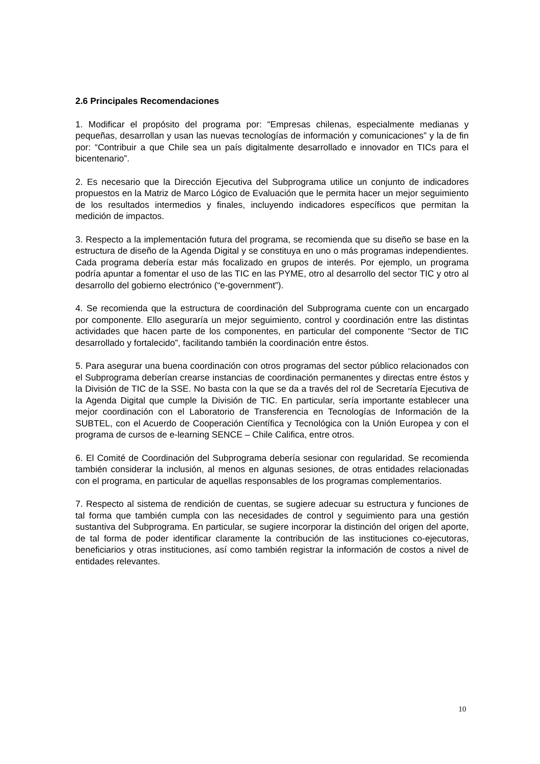2.6 Principales Recomendaciones
1. Modificar el propósito del programa por: “Empresas chilenas, especialmente medianas y pequeñas, desarrollan y usan las nuevas tecnologías de información y comunicaciones” y la de fin por: “Contribuir a que Chile sea un país digitalmente desarrollado e innovador en TICs para el bicentenario”.
2. Es necesario que la Dirección Ejecutiva del Subprograma utilice un conjunto de indicadores propuestos en la Matriz de Marco Lógico de Evaluación que le permita hacer un mejor seguimiento de los resultados intermedios y finales, incluyendo indicadores específicos que permitan la medición de impactos.
3. Respecto a la implementación futura del programa, se recomienda que su diseño se base en la estructura de diseño de la Agenda Digital y se constituya en uno o más programas independientes. Cada programa debería estar más focalizado en grupos de interés. Por ejemplo, un programa podría apuntar a fomentar el uso de las TIC en las PYME, otro al desarrollo del sector TIC y otro al desarrollo del gobierno electrónico (“e-government”).
4. Se recomienda que la estructura de coordinación del Subprograma cuente con un encargado por componente. Ello aseguraría un mejor seguimiento, control y coordinación entre las distintas actividades que hacen parte de los componentes, en particular del componente “Sector de TIC desarrollado y fortalecido”, facilitando también la coordinación entre éstos.
5. Para asegurar una buena coordinación con otros programas del sector público relacionados con el Subprograma deberían crearse instancias de coordinación permanentes y directas entre éstos y la División de TIC de la SSE. No basta con la que se da a través del rol de Secretaría Ejecutiva de la Agenda Digital que cumple la División de TIC. En particular, sería importante establecer una mejor coordinación con el Laboratorio de Transferencia en Tecnologías de Información de la SUBTEL, con el Acuerdo de Cooperación Científica y Tecnológica con la Unión Europea y con el programa de cursos de e-learning SENCE – Chile Califica, entre otros.
6. El Comité de Coordinación del Subprograma debería sesionar con regularidad. Se recomienda también considerar la inclusión, al menos en algunas sesiones, de otras entidades relacionadas con el programa, en particular de aquellas responsables de los programas complementarios.
7. Respecto al sistema de rendición de cuentas, se sugiere adecuar su estructura y funciones de tal forma que también cumpla con las necesidades de control y seguimiento para una gestión sustantiva del Subprograma. En particular, se sugiere incorporar la distinción del origen del aporte, de tal forma de poder identificar claramente la contribución de las instituciones co-ejecutoras, beneficiarios y otras instituciones, así como también registrar la información de costos a nivel de entidades relevantes.
10